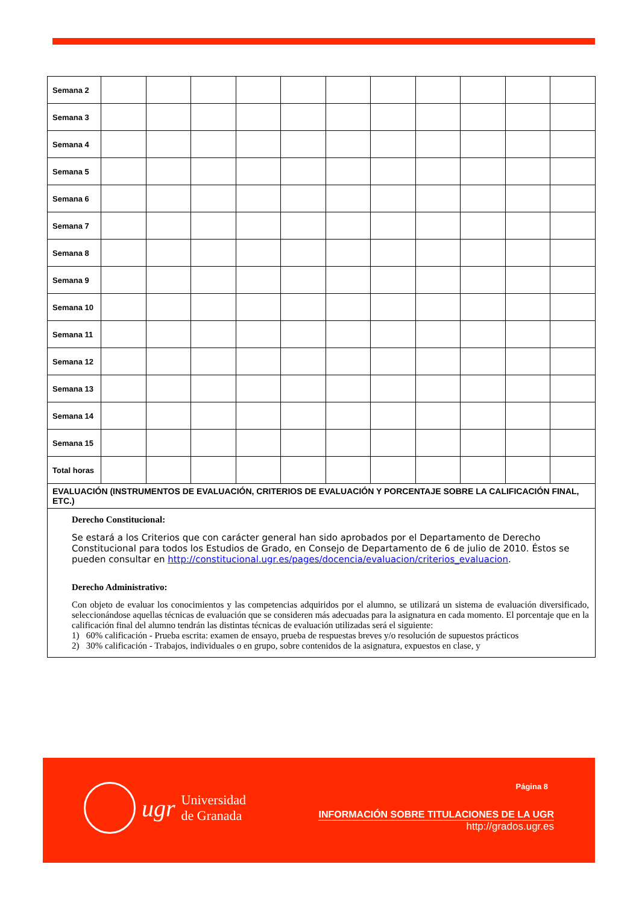| Semana 2 | | | | | | | | | | | |
| Semana 3 | | | | | | | | | | | |
| Semana 4 | | | | | | | | | | | |
| Semana 5 | | | | | | | | | | | |
| Semana 6 | | | | | | | | | | | |
| Semana 7 | | | | | | | | | | | |
| Semana 8 | | | | | | | | | | | |
| Semana 9 | | | | | | | | | | | |
| Semana 10 | | | | | | | | | | | |
| Semana 11 | | | | | | | | | | | |
| Semana 12 | | | | | | | | | | | |
| Semana 13 | | | | | | | | | | | |
| Semana 14 | | | | | | | | | | | |
| Semana 15 | | | | | | | | | | | |
| Total horas | | | | | | | | | | | |
| EVALUACIÓN (INSTRUMENTOS DE EVALUACIÓN, CRITERIOS DE EVALUACIÓN Y PORCENTAJE SOBRE LA CALIFICACIÓN FINAL, ETC.) | | | | | | | | | | | |
| Derecho Constitucional: Se estará a los Criterios que con carácter general han sido aprobados por el Departamento de Derecho Constitucional para todos los Estudios de Grado, en Consejo de Departamento de 6 de julio de 2010. Éstos se pueden consultar en http://constitucional.ugr.es/pages/docencia/evaluacion/criterios_evaluacion . Derecho Administrativo: Con objeto de evaluar los conocimientos y las competencias adquiridos por el alumno, se utilizará un sistema de evaluación diversificado, seleccionándose aquellas técnicas de evaluación que se consideren más adecuadas para la asignatura en cada momento. El porcentaje que en la calificación final del alumno tendrán las distintas técnicas de evaluación utilizadas será el siguiente: 1) 60% calificación - Prueba escrita: examen de ensayo, prueba de respuestas breves y/o resolución de supuestos prácticos 2) 30% calificación - Trabajos, individuales o en grupo, sobre contenidos de la asignatura, expuestos en clase, y | | | | | | | | | | | |
ugr Universidad
de Granada
Página 8
INFORMACIÓN SOBRE TITULACIONES DE LA UGR
http://grados.ugr.es